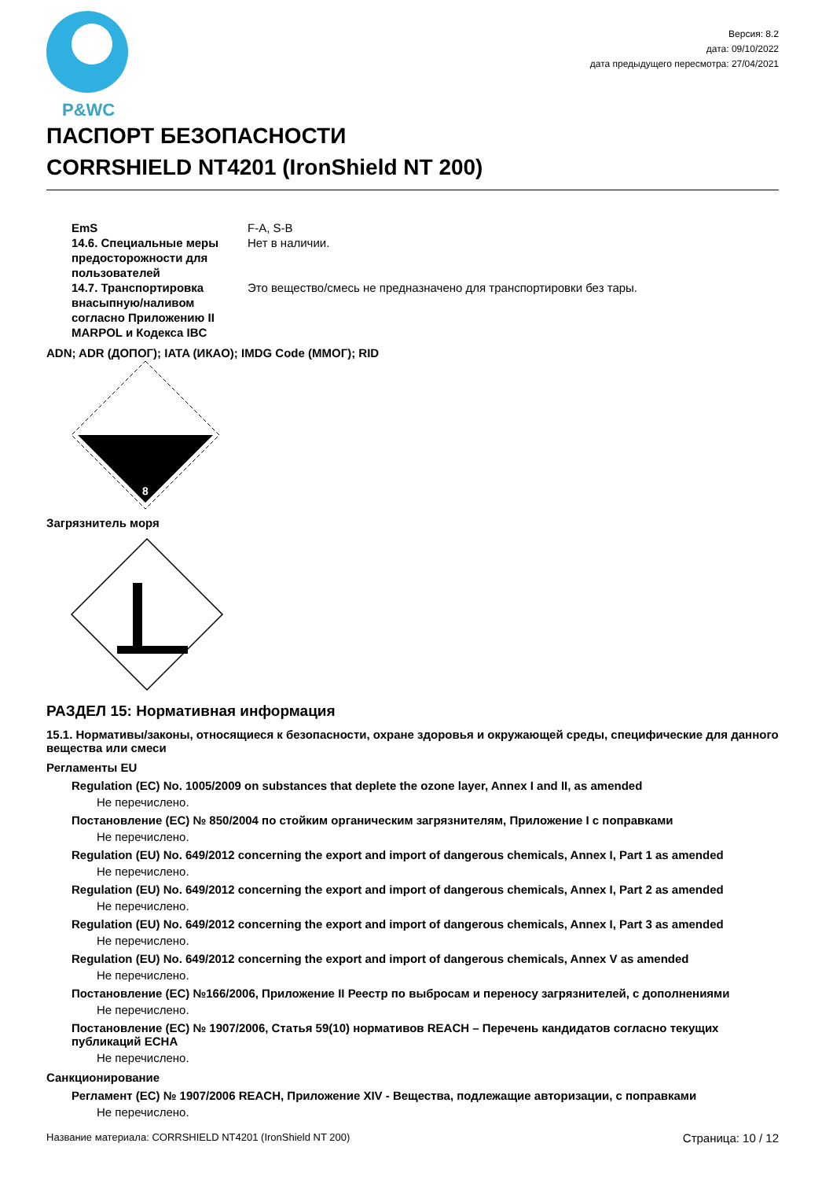P&WC
Версия: 8.2
дата: 09/10/2022
дата предыдущего пересмотра: 27/04/2021
ПАСПОРТ БЕЗОПАСНОСТИ
CORRSHIELD NT4201 (IronShield NT 200)
EmS F-A, S-B
14.6. Специальные меры предосторожности для пользователей
Нет в наличии.
14.7. Транспортировка внасыпную/наливом согласно Приложению II MARPOL и Кодекса IBC
Это вещество/смесь не предназначено для транспортировки без тары.
ADN; ADR (ДОПОГ); IATA (ИКАО); IMDG Code (ММОГ); RID
8
Загрязнитель моря
РАЗДЕЛ 15: Нормативная информация
15.1. Нормативы/законы, относящиеся к безопасности, охране здоровья и окружающей среды, специфические для данного вещества или смеси
Регламенты EU
Regulation (EC) No. 1005/2009 on substances that deplete the ozone layer, Annex I and II, as amended
Не перечислено.
Постановление (ЕС) № 850/2004 по стойким органическим загрязнителям, Приложение I с поправками
Не перечислено.
Regulation (EU) No. 649/2012 concerning the export and import of dangerous chemicals, Annex I, Part 1 as amended
Не перечислено.
Regulation (EU) No. 649/2012 concerning the export and import of dangerous chemicals, Annex I, Part 2 as amended
Не перечислено.
Regulation (EU) No. 649/2012 concerning the export and import of dangerous chemicals, Annex I, Part 3 as amended
Не перечислено.
Regulation (EU) No. 649/2012 concerning the export and import of dangerous chemicals, Annex V as amended
Не перечислено.
Постановление (ЕС) №166/2006, Приложение II Реестр по выбросам и переносу загрязнителей, с дополнениями
Не перечислено.
Постановление (ЕС) № 1907/2006, Статья 59(10) нормативов REACH – Перечень кандидатов согласно текущих публикаций ECHA
Не перечислено.
Санкционирование
Регламент (ЕС) № 1907/2006 REACH, Приложение XIV - Вещества, подлежащие авторизации, с поправками
Не перечислено.
Название материала: CORRSHIELD NT4201 (IronShield NT 200) Страница: 10 / 12